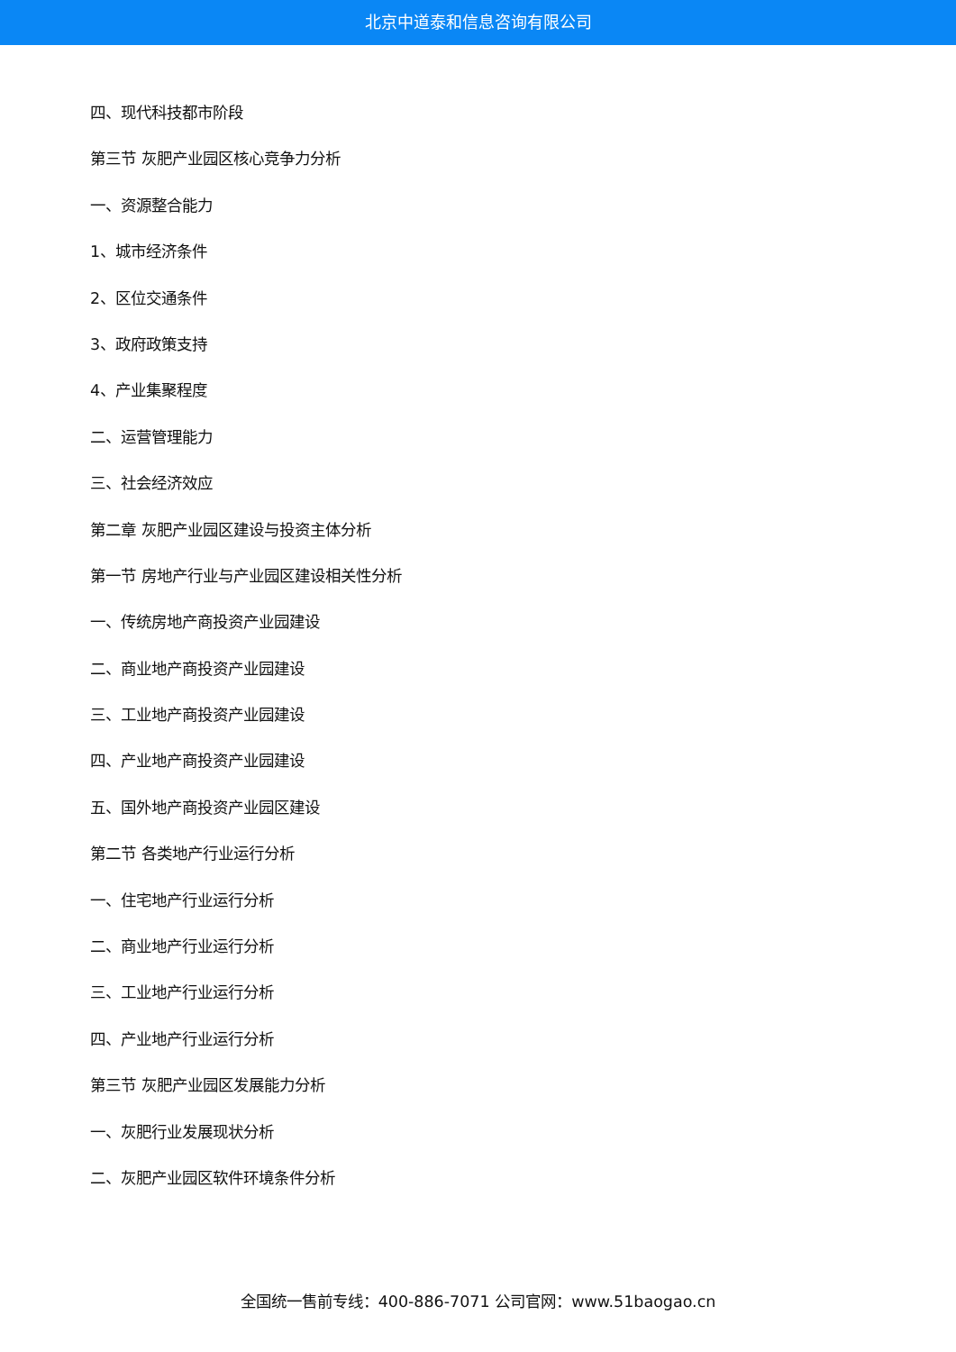北京中道泰和信息咨询有限公司
四、现代科技都市阶段
第三节 灰肥产业园区核心竞争力分析
一、资源整合能力
1、城市经济条件
2、区位交通条件
3、政府政策支持
4、产业集聚程度
二、运营管理能力
三、社会经济效应
第二章 灰肥产业园区建设与投资主体分析
第一节 房地产行业与产业园区建设相关性分析
一、传统房地产商投资产业园建设
二、商业地产商投资产业园建设
三、工业地产商投资产业园建设
四、产业地产商投资产业园建设
五、国外地产商投资产业园区建设
第二节 各类地产行业运行分析
一、住宅地产行业运行分析
二、商业地产行业运行分析
三、工业地产行业运行分析
四、产业地产行业运行分析
第三节 灰肥产业园区发展能力分析
一、灰肥行业发展现状分析
二、灰肥产业园区软件环境条件分析
全国统一售前专线：400-886-7071 公司官网：www.51baogao.cn